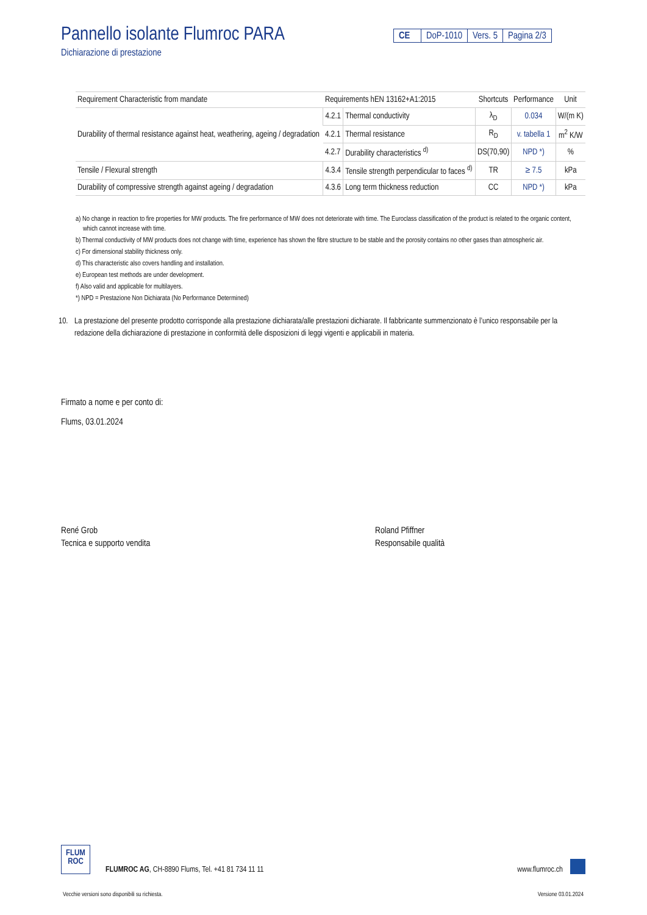Pannello isolante Flumroc PARA
Dichiarazione di prestazione
CE DoP-1010 Vers. 5 Pagina 2/3
| Requirement Characteristic from mandate | Requirements hEN 13162+A1:2015 | | Shortcuts | Performance | Unit |
| --- | --- | --- | --- | --- | --- |
| Durability of thermal resistance against heat, weathering, ageing / degradation | 4.2.1 | Thermal conductivity | λ<sub>D</sub> | 0.034 | W/(m K) |
| | 4.2.1 | Thermal resistance | R<sub>D</sub> | v. tabella 1 | m<sup>2</sup> K/W |
| | 4.2.7 | Durability characteristics <sup>d)</sup> | DS(70,90) | NPD *) | % |
| Tensile / Flexural strength | 4.3.4 | Tensile strength perpendicular to faces <sup>d)</sup> | TR | ≥ 7.5 | kPa |
| Durability of compressive strength against ageing / degradation | 4.3.6 | Long term thickness reduction | CC | NPD *) | kPa |
a) No change in reaction to fire properties for MW products. The fire performance of MW does not deteriorate with time. The Euroclass classification of the product is related to the organic content, which cannot increase with time.
b) Thermal conductivity of MW products does not change with time, experience has shown the fibre structure to be stable and the porosity contains no other gases than atmospheric air.
c) For dimensional stability thickness only.
d) This characteristic also covers handling and installation.
e) European test methods are under development.
f) Also valid and applicable for multilayers.
*) NPD = Prestazione Non Dichiarata (No Performance Determined)
10. La prestazione del presente prodotto corrisponde alla prestazione dichiarata/alle prestazioni dichiarate. Il fabbricante summenzionato è l’unico responsabile per la redazione della dichiarazione di prestazione in conformità delle disposizioni di leggi vigenti e applicabili in materia.
Firmato a nome e per conto di:
Flums, 03.01.2024
René Grob
Tecnica e supporto vendita
Roland Pfiffner
Responsabile qualità
FLUM
ROC
FLUMROC AG, CH-8890 Flums, Tel. +41 81 734 11 11
www.flumroc.ch
Vecchie versioni sono disponibili su richiesta. Versione 03.01.2024